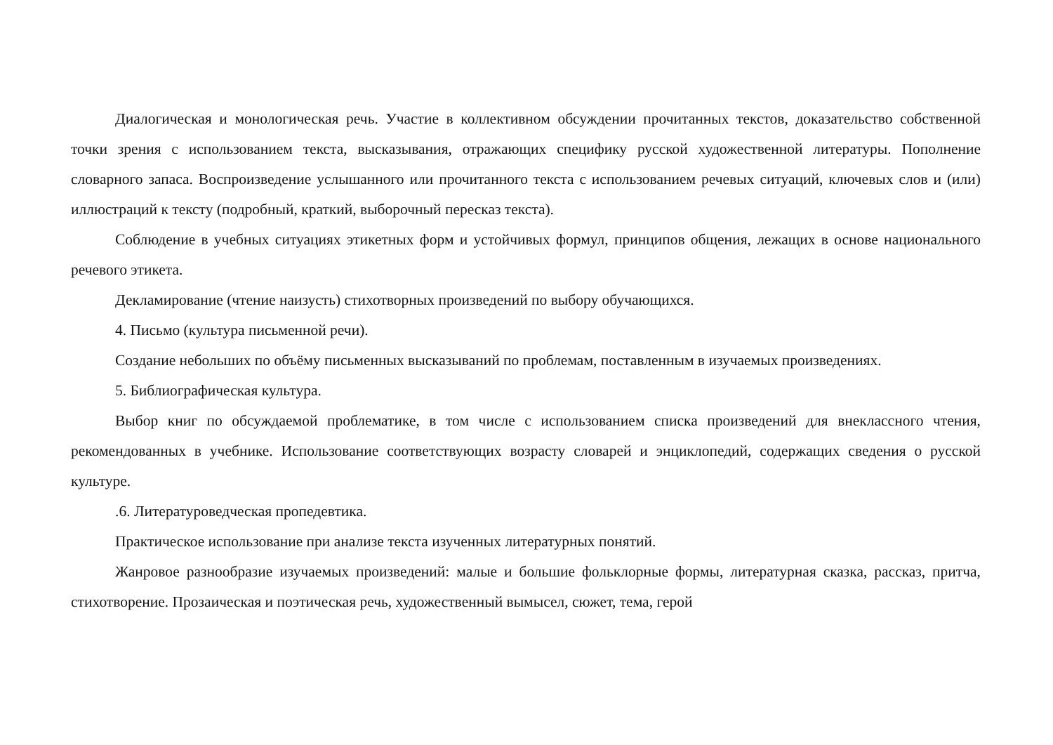Диалогическая и монологическая речь. Участие в коллективном обсуждении прочитанных текстов, доказательство собственной точки зрения с использованием текста, высказывания, отражающих специфику русской художественной литературы. Пополнение словарного запаса. Воспроизведение услышанного или прочитанного текста с использованием речевых ситуаций, ключевых слов и (или) иллюстраций к тексту (подробный, краткий, выборочный пересказ текста).
Соблюдение в учебных ситуациях этикетных форм и устойчивых формул, принципов общения, лежащих в основе национального речевого этикета.
Декламирование (чтение наизусть) стихотворных произведений по выбору обучающихся.
4. Письмо (культура письменной речи).
Создание небольших по объёму письменных высказываний по проблемам, поставленным в изучаемых произведениях.
5. Библиографическая культура.
Выбор книг по обсуждаемой проблематике, в том числе с использованием списка произведений для внеклассного чтения, рекомендованных в учебнике. Использование соответствующих возрасту словарей и энциклопедий, содержащих сведения о русской культуре.
.6. Литературоведческая пропедевтика.
Практическое использование при анализе текста изученных литературных понятий.
Жанровое разнообразие изучаемых произведений: малые и большие фольклорные формы, литературная сказка, рассказ, притча, стихотворение. Прозаическая и поэтическая речь, художественный вымысел, сюжет, тема, герой